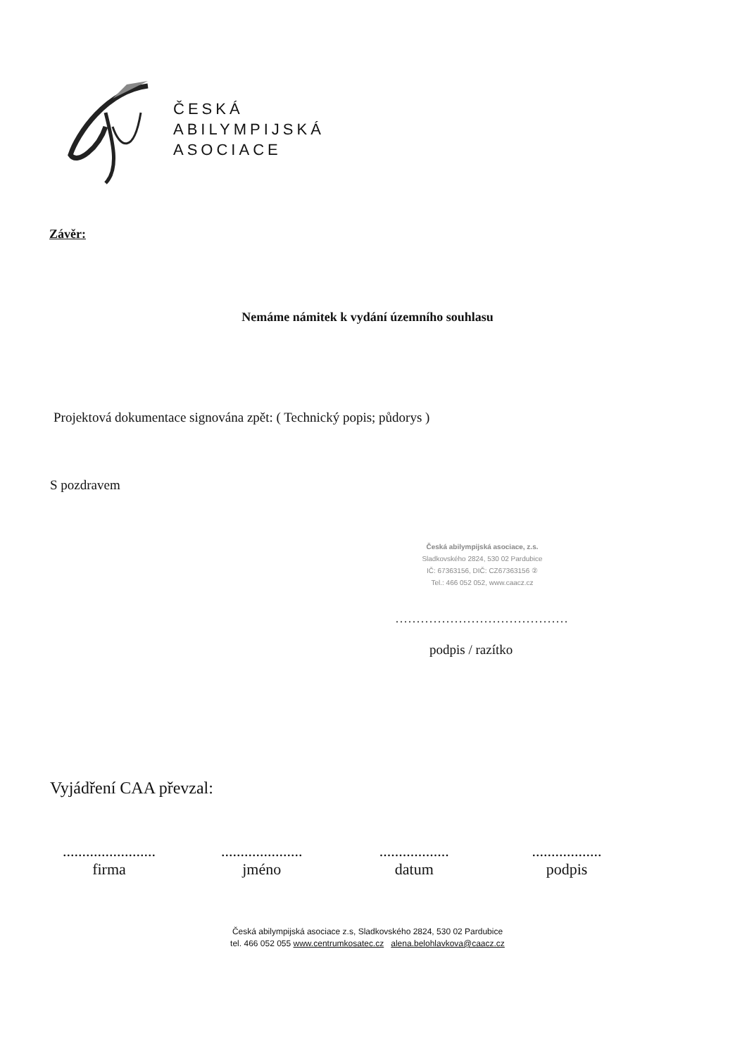ČESKÁ
ABILYMPIJSKÁ
ASOCIACE
Závěr:
Nemáme námitek k vydání územního souhlasu
Projektová dokumentace signována zpět: ( Technický popis; půdorys )
S pozdravem
Česká abilympijská asociace, z.s.
Sladkovského 2824, 530 02 Pardubice
IČ: 67363156, DIČ: CZ67363156 ②
Tel.: 466 052 052, www.caacz.cz
.........................................
podpis / razítko
Vyjádření CAA převzal:
........................
firma
.....................
jméno
..................
datum
..................
podpis
Česká abilympijská asociace z.s, Sladkovského 2824, 530 02 Pardubice
tel. 466 052 055 www.centrumkosatec.cz alena.belohlavkova@caacz.cz